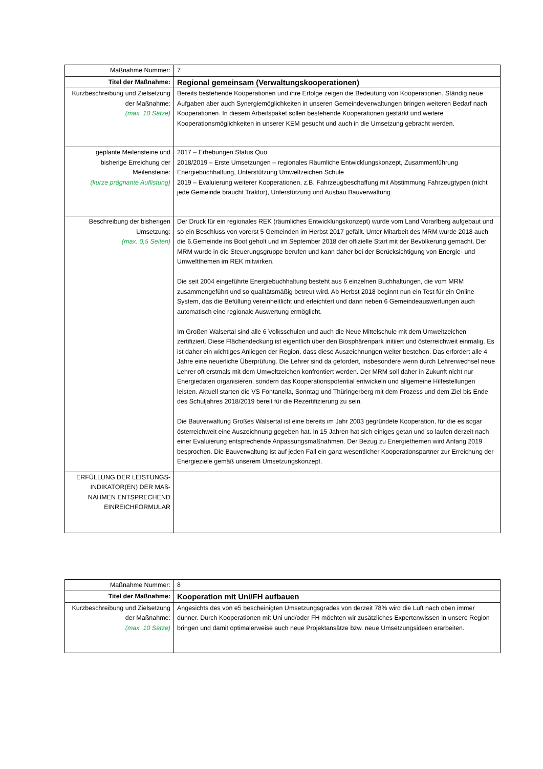| Maßnahme Nummer: | 7 |
| Titel der Maßnahme: | Regional gemeinsam (Verwaltungskooperationen) |
| Kurzbeschreibung und Zielsetzung der Maßnahme: (max. 10 Sätze) | Bereits bestehende Kooperationen und ihre Erfolge zeigen die Bedeutung von Kooperationen. Ständig neue Aufgaben aber auch Synergiemöglichkeiten in unseren Gemeindeverwaltungen bringen weiteren Bedarf nach Kooperationen. In diesem Arbeitspaket sollen bestehende Kooperationen gestärkt und weitere Kooperationsmöglichkeiten in unserer KEM gesucht und auch in die Umsetzung gebracht werden. |
| geplante Meilensteine und bisherige Erreichung der Meilensteine: (kurze prägnante Auflistung) | 2017 – Erhebungen Status Quo 2018/2019 – Erste Umsetzungen – regionales Räumliche Entwicklungskonzept, Zusammenführung Energiebuchhaltung, Unterstützung Umweltzeichen Schule 2019 – Evaluierung weiterer Kooperationen, z.B. Fahrzeugbeschaffung mit Abstimmung Fahrzeugtypen (nicht jede Gemeinde braucht Traktor), Unterstützung und Ausbau Bauverwaltung |
| Beschreibung der bisherigen Umsetzung: (max. 0,5 Seiten) | Der Druck für ein regionales REK (räumliches Entwicklungskonzept) wurde vom Land Vorarlberg aufgebaut und so ein Beschluss von vorerst 5 Gemeinden im Herbst 2017 gefällt. Unter Mitarbeit des MRM wurde 2018 auch die 6.Gemeinde ins Boot geholt und im September 2018 der offizielle Start mit der Bevölkerung gemacht. Der MRM wurde in die Steuerungsgruppe berufen und kann daher bei der Berücksichtigung von Energie- und Umweltthemen im REK mitwirken. Die seit 2004 eingeführte Energiebuchhaltung besteht aus 6 einzelnen Buchhaltungen, die vom MRM zusammengeführt und so qualitätsmäßig betreut wird. Ab Herbst 2018 beginnt nun ein Test für ein Online System, das die Befüllung vereinheitlicht und erleichtert und dann neben 6 Gemeindeauswertungen auch automatisch eine regionale Auswertung ermöglicht. Im Großen Walsertal sind alle 6 Volksschulen und auch die Neue Mittelschule mit dem Umweltzeichen zertifiziert. Diese Flächendeckung ist eigentlich über den Biosphärenpark initiiert und österreichweit einmalig. Es ist daher ein wichtiges Anliegen der Region, dass diese Auszeichnungen weiter bestehen. Das erfordert alle 4 Jahre eine neuerliche Überprüfung. Die Lehrer sind da gefordert, insbesondere wenn durch Lehrerwechsel neue Lehrer oft erstmals mit dem Umweltzeichen konfrontiert werden. Der MRM soll daher in Zukunft nicht nur Energiedaten organisieren, sondern das Kooperationspotential entwickeln und allgemeine Hilfestellungen leisten. Aktuell starten die VS Fontanella, Sonntag und Thüringerberg mit dem Prozess und dem Ziel bis Ende des Schuljahres 2018/2019 bereit für die Rezertifizierung zu sein. Die Bauverwaltung Großes Walsertal ist eine bereits im Jahr 2003 gegründete Kooperation, für die es sogar österreichweit eine Auszeichnung gegeben hat. In 15 Jahren hat sich einiges getan und so laufen derzeit nach einer Evaluierung entsprechende Anpassungsmaßnahmen. Der Bezug zu Energiethemen wird Anfang 2019 besprochen. Die Bauverwaltung ist auf jeden Fall ein ganz wesentlicher Kooperationspartner zur Erreichung der Energieziele gemäß unserem Umsetzungskonzept. |
| ERFÜLLUNG DER LEISTUNGS-INDIKATOR(EN) DER MAß-NAHMEN ENTSPRECHEND EINREICHFORMULAR | |
| Maßnahme Nummer: | 8 |
| Titel der Maßnahme: | Kooperation mit Uni/FH aufbauen |
| Kurzbeschreibung und Zielsetzung der Maßnahme: (max. 10 Sätze) | Angesichts des von e5 bescheinigten Umsetzungsgrades von derzeit 78% wird die Luft nach oben immer dünner. Durch Kooperationen mit Uni und/oder FH möchten wir zusätzliches Expertenwissen in unsere Region bringen und damit optimalerweise auch neue Projektansätze bzw. neue Umsetzungsideen erarbeiten. |